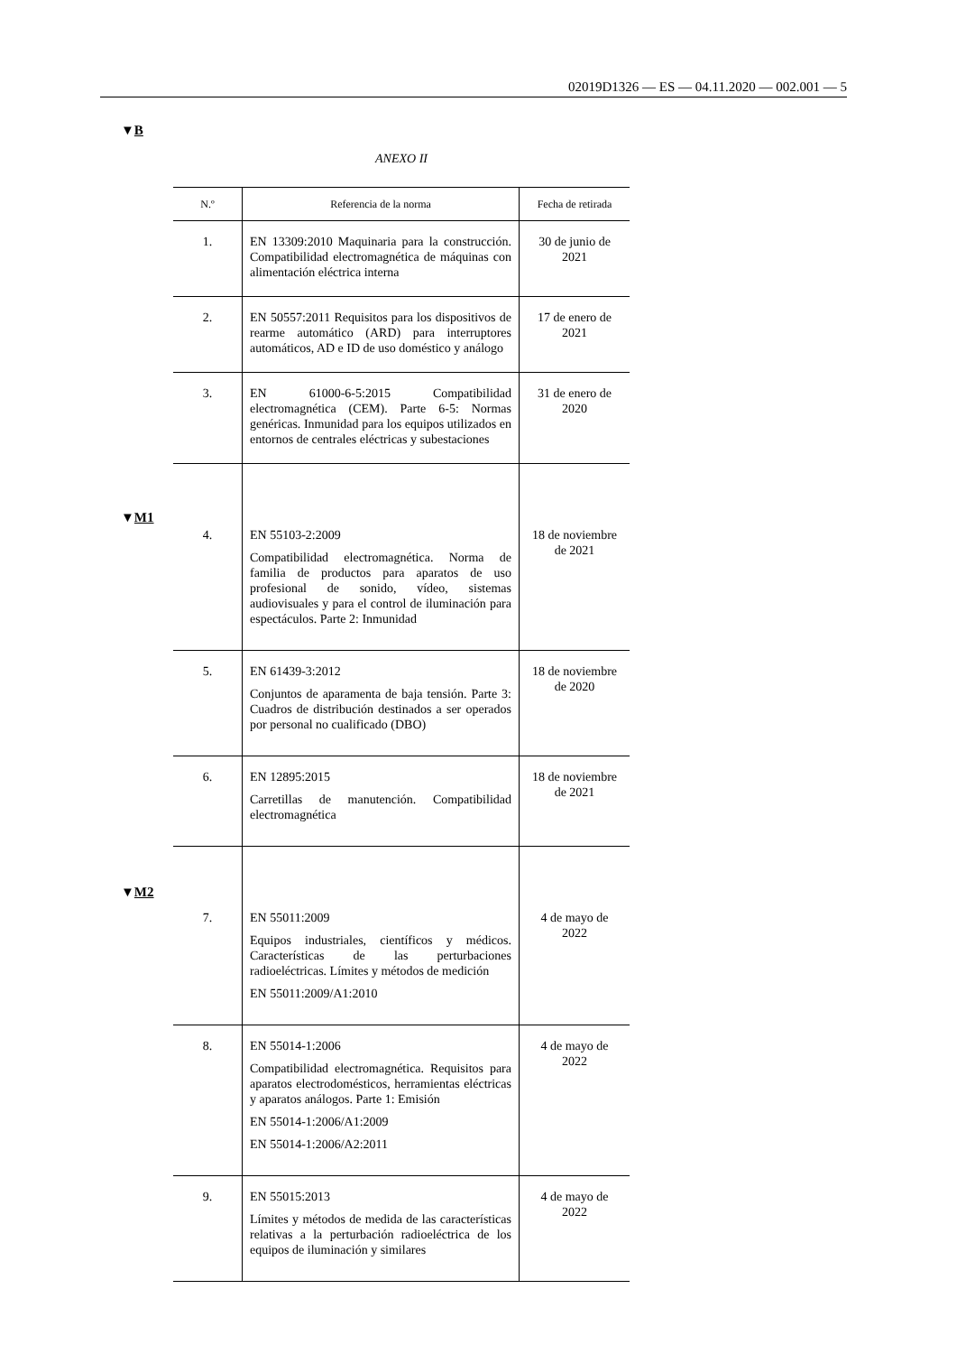02019D1326 — ES — 04.11.2020 — 002.001 — 5
▼B
ANEXO II
▼M1
▼M2
| N.º | Referencia de la norma | Fecha de retirada |
| --- | --- | --- |
| 1. | EN 13309:2010 Maquinaria para la construcción. Compatibilidad electromagnética de máquinas con alimentación eléctrica interna | 30 de junio de 2021 |
| 2. | EN 50557:2011 Requisitos para los dispositivos de rearme automático (ARD) para interruptores automáticos, AD e ID de uso doméstico y análogo | 17 de enero de 2021 |
| 3. | EN 61000-6-5:2015 Compatibilidad electromagnética (CEM). Parte 6-5: Normas genéricas. Inmunidad para los equipos utilizados en entornos de centrales eléctricas y subestaciones | 31 de enero de 2020 |
| 4. | EN 55103-2:2009 Compatibilidad electromagnética. Norma de familia de productos para aparatos de uso profesional de sonido, vídeo, sistemas audiovisuales y para el control de iluminación para espectáculos. Parte 2: Inmunidad | 18 de noviembre de 2021 |
| 5. | EN 61439-3:2012 Conjuntos de aparamenta de baja tensión. Parte 3: Cuadros de distribución destinados a ser operados por personal no cualificado (DBO) | 18 de noviembre de 2020 |
| 6. | EN 12895:2015 Carretillas de manutención. Compatibilidad electromagnética | 18 de noviembre de 2021 |
| 7. | EN 55011:2009 Equipos industriales, científicos y médicos. Características de las perturbaciones radioeléctricas. Límites y métodos de medición EN 55011:2009/A1:2010 | 4 de mayo de 2022 |
| 8. | EN 55014-1:2006 Compatibilidad electromagnética. Requisitos para aparatos electrodomésticos, herramientas eléctricas y aparatos análogos. Parte 1: Emisión EN 55014-1:2006/A1:2009 EN 55014-1:2006/A2:2011 | 4 de mayo de 2022 |
| 9. | EN 55015:2013 Límites y métodos de medida de las características relativas a la perturbación radioeléctrica de los equipos de iluminación y similares | 4 de mayo de 2022 |